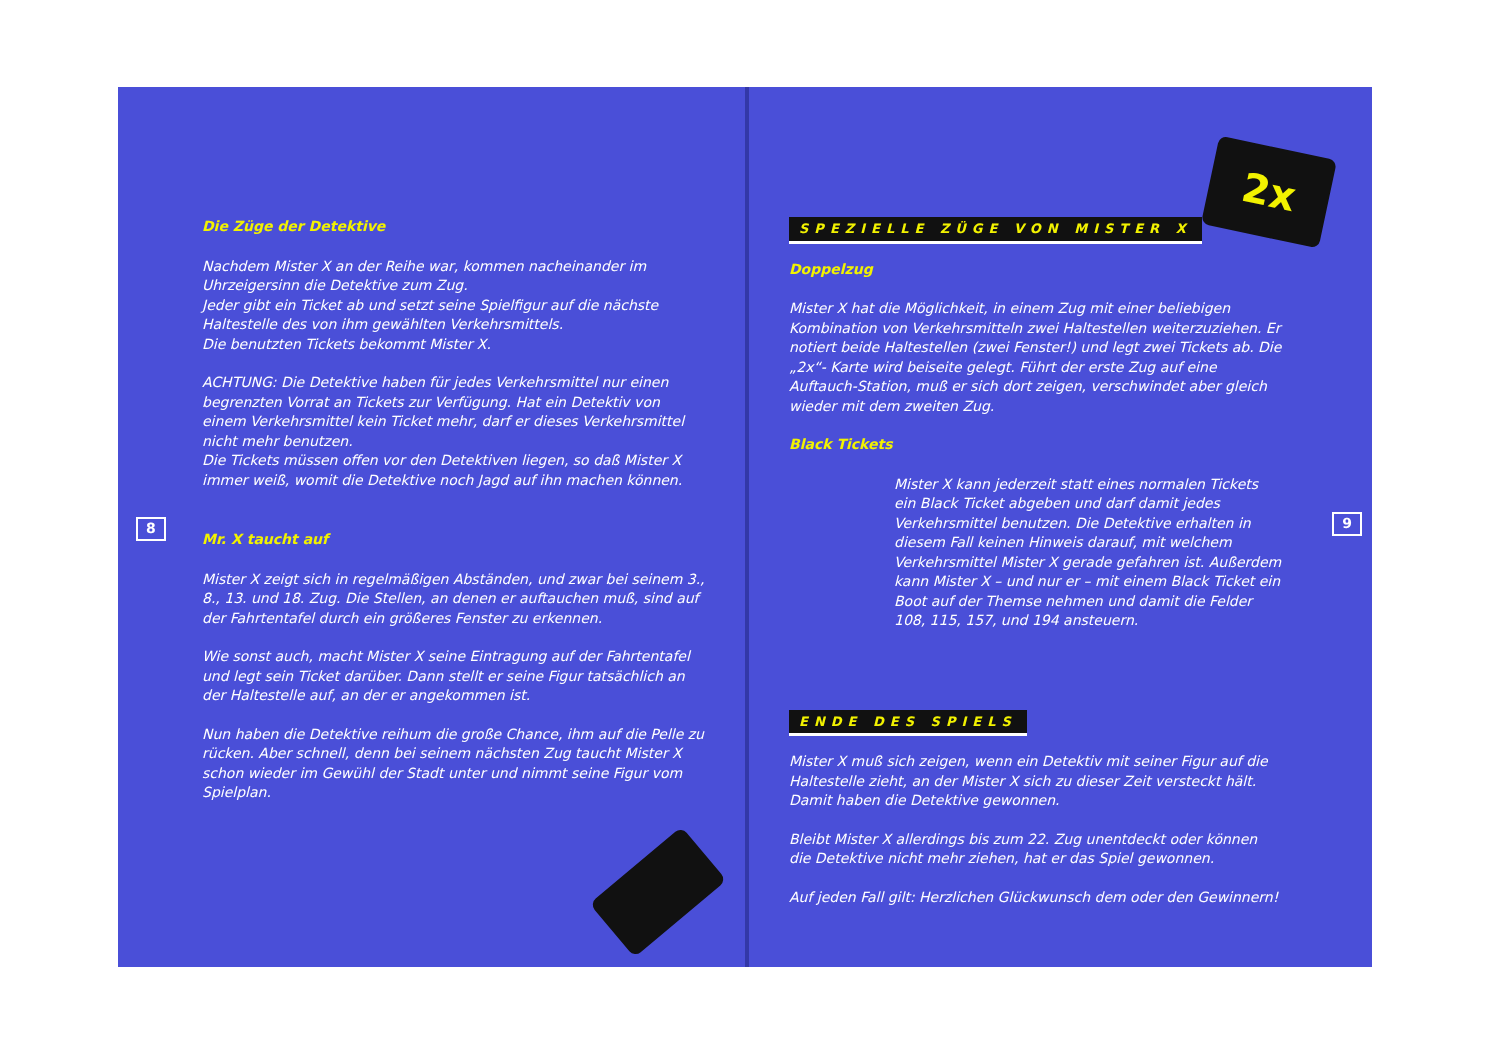Die Züge der Detektive
Nachdem Mister X an der Reihe war, kommen nacheinander im Uhrzeigersinn die Detektive zum Zug.
Jeder gibt ein Ticket ab und setzt seine Spielfigur auf die nächste Haltestelle des von ihm gewählten Verkehrsmittels.
Die benutzten Tickets bekommt Mister X.
ACHTUNG: Die Detektive haben für jedes Verkehrsmittel nur einen begrenzten Vorrat an Tickets zur Verfügung. Hat ein Detektiv von einem Verkehrsmittel kein Ticket mehr, darf er dieses Verkehrsmittel nicht mehr benutzen.
Die Tickets müssen offen vor den Detektiven liegen, so daß Mister X immer weiß, womit die Detektive noch Jagd auf ihn machen können.
8
Mr. X taucht auf
Mister X zeigt sich in regelmäßigen Abständen, und zwar bei seinem 3., 8., 13. und 18. Zug. Die Stellen, an denen er auftauchen muß, sind auf der Fahrtentafel durch ein größeres Fenster zu erkennen.
Wie sonst auch, macht Mister X seine Eintragung auf der Fahrtentafel und legt sein Ticket darüber. Dann stellt er seine Figur tatsächlich an der Haltestelle auf, an der er angekommen ist.
Nun haben die Detektive reihum die große Chance, ihm auf die Pelle zu rücken. Aber schnell, denn bei seinem nächsten Zug taucht Mister X schon wieder im Gewühl der Stadt unter und nimmt seine Figur vom Spielplan.
2x
SPEZIELLE ZÜGE VON MISTER X
Doppelzug
Mister X hat die Möglichkeit, in einem Zug mit einer beliebigen Kombination von Verkehrsmitteln zwei Haltestellen weiterzuziehen. Er notiert beide Haltestellen (zwei Fenster!) und legt zwei Tickets ab. Die „2x“- Karte wird beiseite gelegt. Führt der erste Zug auf eine Auftauch-Station, muß er sich dort zeigen, verschwindet aber gleich wieder mit dem zweiten Zug.
Black Tickets
Mister X kann jederzeit statt eines normalen Tickets ein Black Ticket abgeben und darf damit jedes Verkehrsmittel benutzen. Die Detektive erhalten in diesem Fall keinen Hinweis darauf, mit welchem Verkehrsmittel Mister X gerade gefahren ist. Außerdem kann Mister X – und nur er – mit einem Black Ticket ein Boot auf der Themse nehmen und damit die Felder 108, 115, 157, und 194 ansteuern.
9
ENDE DES SPIELS
Mister X muß sich zeigen, wenn ein Detektiv mit seiner Figur auf die Haltestelle zieht, an der Mister X sich zu dieser Zeit versteckt hält. Damit haben die Detektive gewonnen.
Bleibt Mister X allerdings bis zum 22. Zug unentdeckt oder können die Detektive nicht mehr ziehen, hat er das Spiel gewonnen.
Auf jeden Fall gilt: Herzlichen Glückwunsch dem oder den Gewinnern!